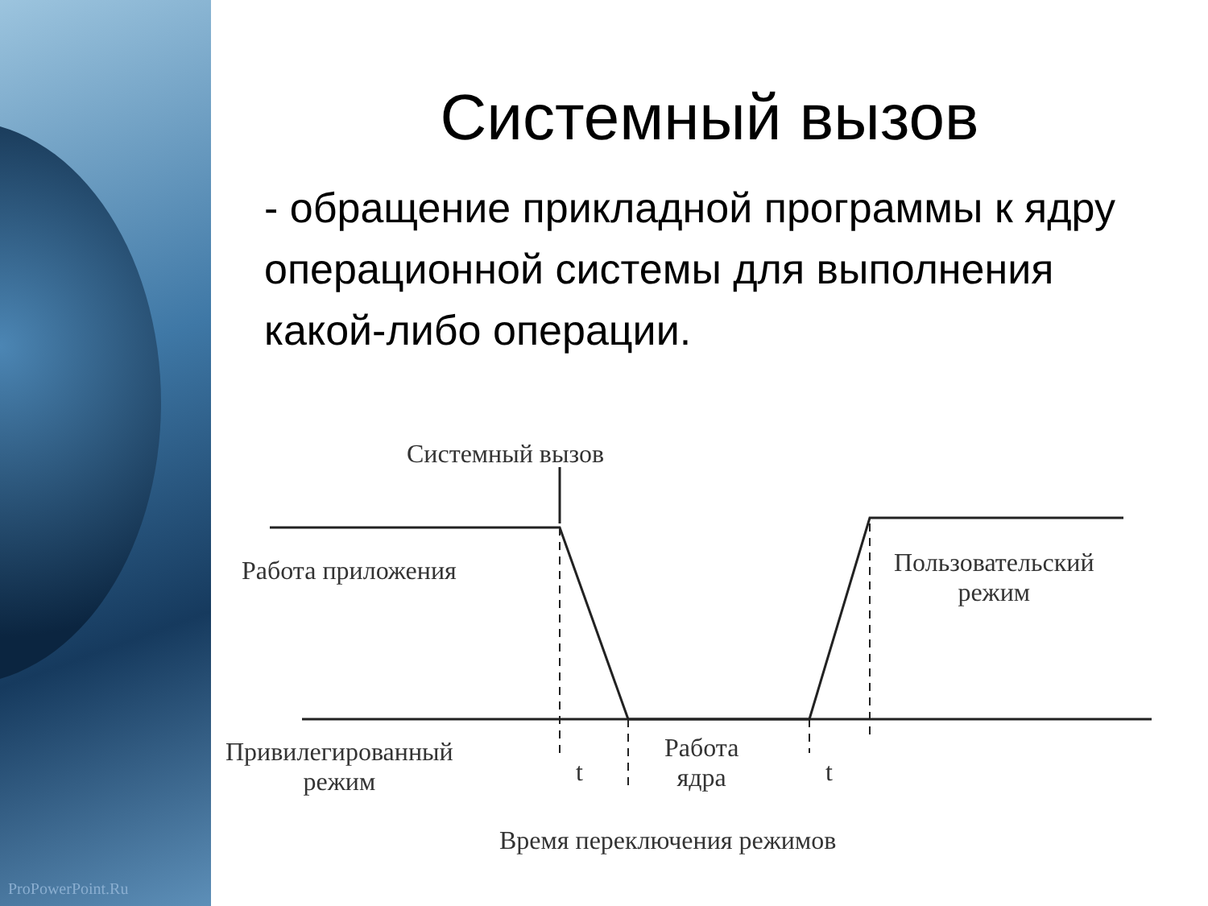ProPowerPoint.Ru
Системный вызов
- обращение прикладной программы к ядру операционной системы для выполнения какой-либо операции.
Системный вызов
Работа приложения
Пользовательский
режим
Привилегированный
режим
t
Работа
ядра
t
Время переключения режимов